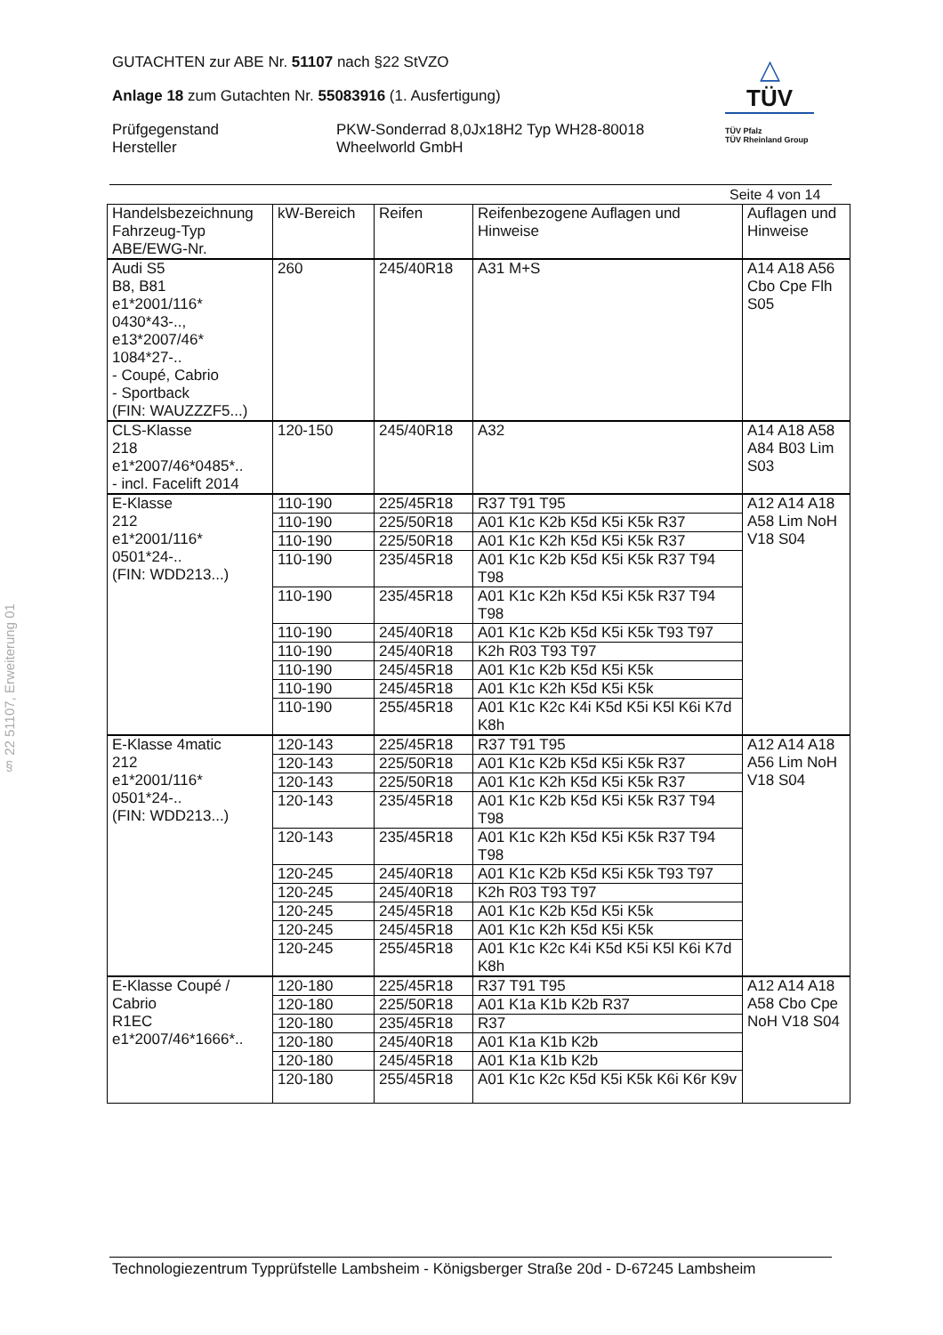GUTACHTEN zur ABE Nr. 51107 nach §22 StVZO
Anlage 18 zum Gutachten Nr. 55083916 (1. Ausfertigung)
Prüfgegenstand
Hersteller
PKW-Sonderrad 8,0Jx18H2 Typ WH28-80018
Wheelworld GmbH
△
TÜV
TÜV Pfalz
TÜV Rheinland Group
§ 22 51107, Erweiterung 01
Seite 4 von 14
| Handelsbezeichnung Fahrzeug-Typ ABE/EWG-Nr. | kW-Bereich | Reifen | Reifenbezogene Auflagen und Hinweise | Auflagen und Hinweise |
| --- | --- | --- | --- | --- |
| Audi S5 B8, B81 e1*2001/116* 0430*43-.., e13*2007/46* 1084*27-.. - Coupé, Cabrio - Sportback (FIN: WAUZZZF5...) | 260 | 245/40R18 | A31 M+S | A14 A18 A56 Cbo Cpe Flh S05 |
| CLS-Klasse 218 e1*2007/46*0485*.. - incl. Facelift 2014 | 120-150 | 245/40R18 | A32 | A14 A18 A58 A84 B03 Lim S03 |
| E-Klasse 212 e1*2001/116* 0501*24-.. (FIN: WDD213...) | 110-190 | 225/45R18 | R37 T91 T95 | A12 A14 A18 A58 Lim NoH V18 S04 |
| | 110-190 | 225/50R18 | A01 K1c K2b K5d K5i K5k R37 | |
| | 110-190 | 225/50R18 | A01 K1c K2h K5d K5i K5k R37 | |
| | 110-190 | 235/45R18 | A01 K1c K2b K5d K5i K5k R37 T94 T98 | |
| | 110-190 | 235/45R18 | A01 K1c K2h K5d K5i K5k R37 T94 T98 | |
| | 110-190 | 245/40R18 | A01 K1c K2b K5d K5i K5k T93 T97 | |
| | 110-190 | 245/40R18 | K2h R03 T93 T97 | |
| | 110-190 | 245/45R18 | A01 K1c K2b K5d K5i K5k | |
| | 110-190 | 245/45R18 | A01 K1c K2h K5d K5i K5k | |
| | 110-190 | 255/45R18 | A01 K1c K2c K4i K5d K5i K5l K6i K7d K8h | |
| E-Klasse 4matic 212 e1*2001/116* 0501*24-.. (FIN: WDD213...) | 120-143 | 225/45R18 | R37 T91 T95 | A12 A14 A18 A56 Lim NoH V18 S04 |
| | 120-143 | 225/50R18 | A01 K1c K2b K5d K5i K5k R37 | |
| | 120-143 | 225/50R18 | A01 K1c K2h K5d K5i K5k R37 | |
| | 120-143 | 235/45R18 | A01 K1c K2b K5d K5i K5k R37 T94 T98 | |
| | 120-143 | 235/45R18 | A01 K1c K2h K5d K5i K5k R37 T94 T98 | |
| | 120-245 | 245/40R18 | A01 K1c K2b K5d K5i K5k T93 T97 | |
| | 120-245 | 245/40R18 | K2h R03 T93 T97 | |
| | 120-245 | 245/45R18 | A01 K1c K2b K5d K5i K5k | |
| | 120-245 | 245/45R18 | A01 K1c K2h K5d K5i K5k | |
| | 120-245 | 255/45R18 | A01 K1c K2c K4i K5d K5i K5l K6i K7d K8h | |
| E-Klasse Coupé / Cabrio R1EC e1*2007/46*1666*.. | 120-180 | 225/45R18 | R37 T91 T95 | A12 A14 A18 A58 Cbo Cpe NoH V18 S04 |
| | 120-180 | 225/50R18 | A01 K1a K1b K2b R37 | |
| | 120-180 | 235/45R18 | R37 | |
| | 120-180 | 245/40R18 | A01 K1a K1b K2b | |
| | 120-180 | 245/45R18 | A01 K1a K1b K2b | |
| | 120-180 | 255/45R18 | A01 K1c K2c K5d K5i K5k K6i K6r K9v | |
Technologiezentrum Typprüfstelle Lambsheim - Königsberger Straße 20d - D-67245 Lambsheim